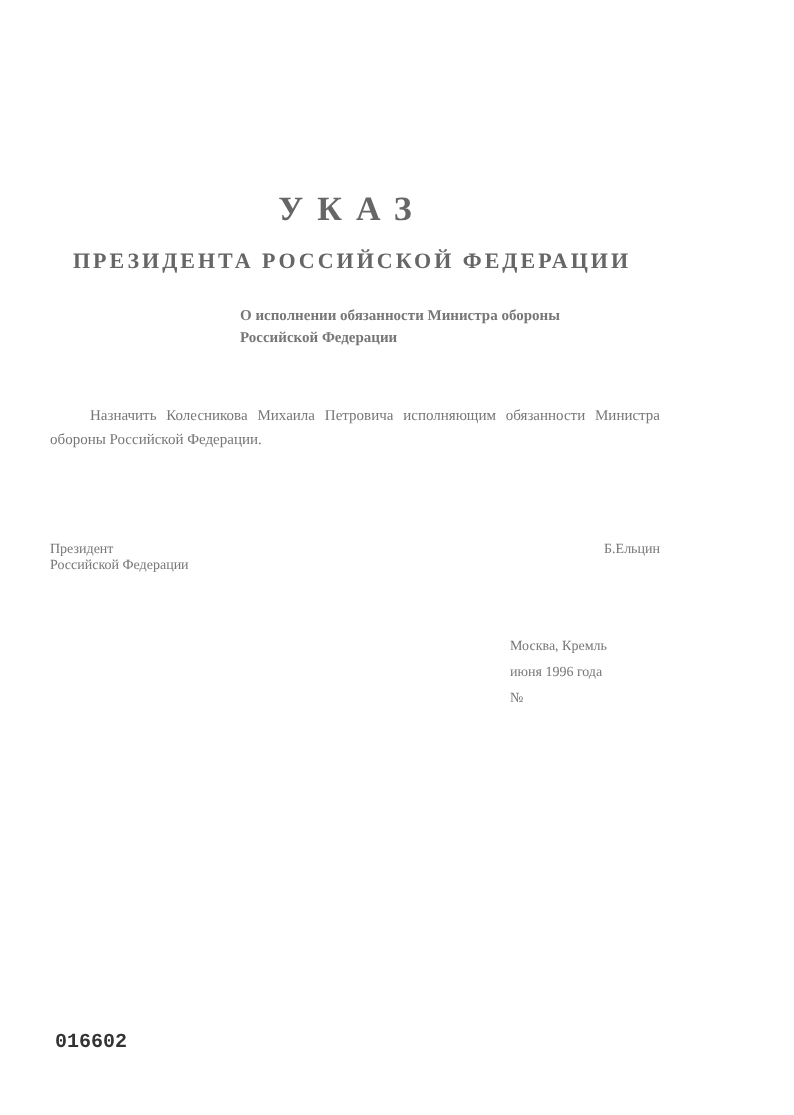УКАЗ
ПРЕЗИДЕНТА РОССИЙСКОЙ ФЕДЕРАЦИИ
О исполнении обязанности Министра обороны Российской Федерации
Назначить Колесникова Михаила Петровича исполняющим обязанности Министра обороны Российской Федерации.
Президент
Российской Федерации
Б.Ельцин
Москва, Кремль
июня 1996 года
№
016602